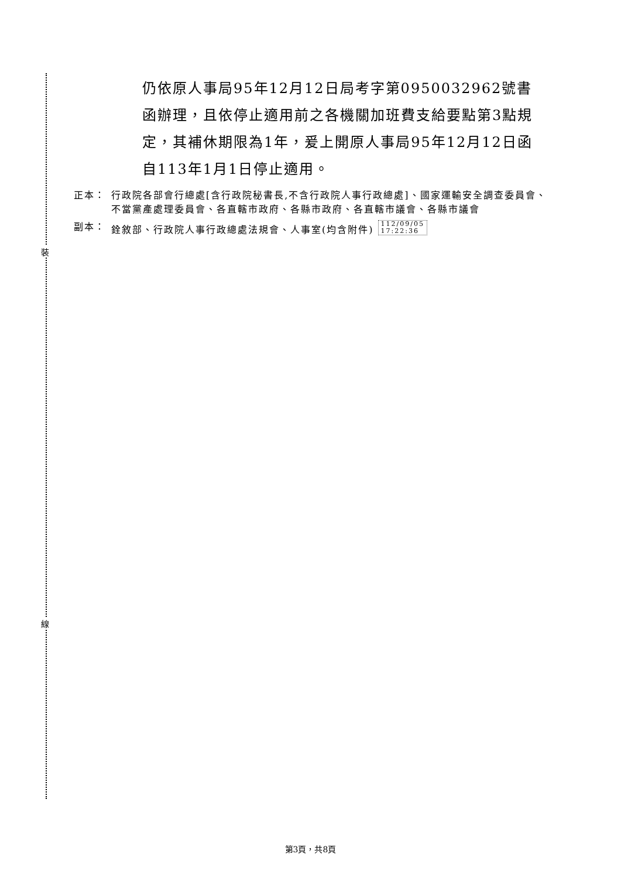裝
線
仍依原人事局95年12月12日局考字第0950032962號書函辦理，且依停止適用前之各機關加班費支給要點第3點規定，其補休期限為1年，爰上開原人事局95年12月12日函自113年1月1日停止適用。
正本： 行政院各部會行總處[含行政院秘書長,不含行政院人事行政總處]、國家運輸安全調查委員會、不當黨產處理委員會、各直轄市政府、各縣市政府、各直轄市議會、各縣市議會
副本： 銓敘部、行政院人事行政總處法規會、人事室(均含附件) 112/09/05
17:22:36
第3頁，共8頁